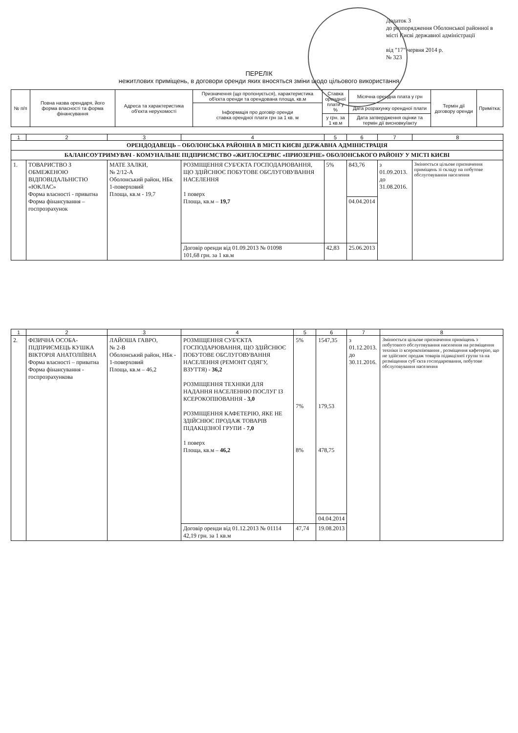Додаток 3
до розпорядження Оболонської районної в місті Києві державної адміністрації
від "17" червня 2014 р.
№ 323
ПЕРЕЛІК
нежитлових приміщень, в договори оренди яких вносяться зміни щодо цільового використання
| № п/п | Повна назва орендаря, його форма власності та форма фінансування | Адреса та характеристика об'єкта нерухомості | Призначення (що пропонується), характеристика об'єкта оренди та орендована площа, кв.м | Ставка орендної плати у % | Місячна орендна плата у грн | Термін дії договору оренди | Примітка: |
| --- | --- | --- | --- | --- | --- | --- | --- |
| | | | Інформація про договір оренди ставка орендної плати грн за 1 кв. м | | Дата розрахунку орендної плати | | |
| | | | | у грн. за 1 кв.м | Дата затвердження оцінки та термін дії висновку/акту | | |
| 1 | 2 | 3 | 4 | 5 | 6 | 7 | 8 |
| ОРЕНДОДАВЕЦЬ – ОБОЛОНСЬКА РАЙОННА В МІСТІ КИЄВІ ДЕРЖАВНА АДМІНІСТРАЦІЯ | | | | | | | |
| БАЛАНСОУТРИМУВАЧ - КОМУНАЛЬНЕ ПІДПРИЄМСТВО «ЖИТЛОСЕРВІС «ПРИОЗЕРНЕ» ОБОЛОНСЬКОГО РАЙОНУ У МІСТІ КИЄВІ | | | | | | | |
| 1. | ТОВАРИСТВО З ОБМЕЖЕНОЮ ВІДПОВІДАЛЬНІСТЮ «ЮКЛАС» Форма власності - приватна Форма фінансування – госпрозрахунок | МАТЕ ЗАЛКИ, № 2/12-А Оболонський район, НБк 1-поверховий Площа, кв.м - 19,7 | РОЗМІЩЕННЯ СУБ'ЄКТА ГОСПОДАРЮВАННЯ, ЩО ЗДІЙСНЮЄ ПОБУТОВЕ ОБСЛУГОВУВАННЯ НАСЕЛЕННЯ 1 поверх Площа, кв.м – 19,7 | 5% | 843,76 | з 01.09.2013. до 31.08.2016. | Змінюється цільове призначення приміщень зі складу на побутове обслуговування населення |
| | | | | | 04.04.2014 | | |
| | | | Договір оренди від 01.09.2013 № 01098 101,68 грн. за 1 кв.м | 42,83 | 25.06.2013 | | |
| 1 | 2 | 3 | 4 | 5 | 6 | 7 | 8 |
| 2. | ФІЗИЧНА ОСОБА-ПІДПРИЄМЕЦЬ КУШКА ВІКТОРІЯ АНАТОЛІЇВНА Форма власності – приватна Форма фінансування - госпрозрахункова | ЛАЙОША ГАВРО, № 2-В Оболонський район, НБк - 1-поверховий Площа, кв.м – 46,2 | РОЗМІЩЕННЯ СУБ'ЄКТА ГОСПОДАРЮВАННЯ, ЩО ЗДІЙСНЮЄ ПОБУТОВЕ ОБСЛУГОВУВАННЯ НАСЕЛЕННЯ (РЕМОНТ ОДЯГУ, ВЗУТТЯ) - 36,2 РОЗМІЩЕННЯ ТЕХНІКИ ДЛЯ НАДАННЯ НАСЕЛЕННЮ ПОСЛУГ ІЗ КСЕРОКОПІЮВАННЯ - 3,0 РОЗМІЩЕННЯ КАФЕТЕРІЮ, ЯКЕ НЕ ЗДІЙСНЮЄ ПРОДАЖ ТОВАРІВ ПІДАКЦІЗНОЇ ГРУПИ - 7,0 1 поверх Площа, кв.м – 46,2 | 5% 7% 8% | 1547,35 179,53 478,75 | з 01.12.2013. до 30.11.2016. | Змінюється цільове призначення приміщень з побутового обслуговування населення на розміщення техніки із ксерокопіювання , розміщення кафетерію, що не здійснює продаж товарів підакцізної групи та на розміщення суб`єкта господарювання, побутове обслуговування населення |
| | | | | | 04.04.2014 | | |
| | | | Договір оренди від 01.12.2013 № 01114 42,19 грн. за 1 кв.м | 47,74 | 19.08.2013 | | |